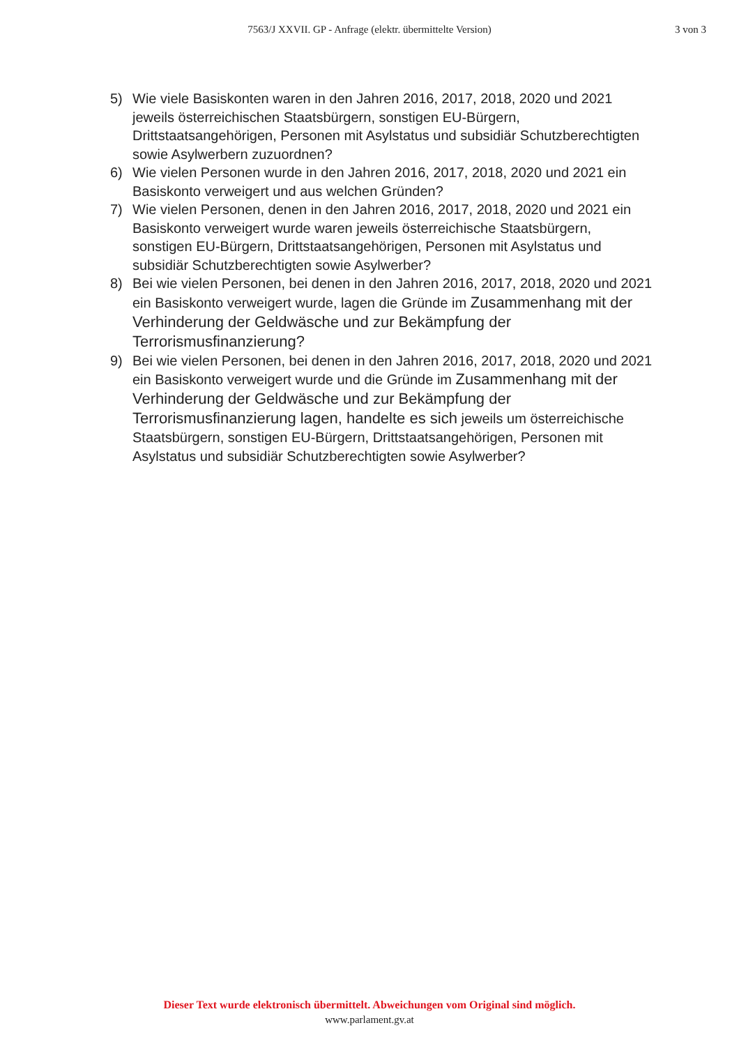7563/J XXVII. GP - Anfrage (elektr. übermittelte Version)
3 von 3
5) Wie viele Basiskonten waren in den Jahren 2016, 2017, 2018, 2020 und 2021 jeweils österreichischen Staatsbürgern, sonstigen EU-Bürgern, Drittstaatsangehörigen, Personen mit Asylstatus und subsidiär Schutzberechtigten sowie Asylwerbern zuzuordnen?
6) Wie vielen Personen wurde in den Jahren 2016, 2017, 2018, 2020 und 2021 ein Basiskonto verweigert und aus welchen Gründen?
7) Wie vielen Personen, denen in den Jahren 2016, 2017, 2018, 2020 und 2021 ein Basiskonto verweigert wurde waren jeweils österreichische Staatsbürgern, sonstigen EU-Bürgern, Drittstaatsangehörigen, Personen mit Asylstatus und subsidiär Schutzberechtigten sowie Asylwerber?
8) Bei wie vielen Personen, bei denen in den Jahren 2016, 2017, 2018, 2020 und 2021 ein Basiskonto verweigert wurde, lagen die Gründe im Zusammenhang mit der Verhinderung der Geldwäsche und zur Bekämpfung der Terrorismusfinanzierung?
9) Bei wie vielen Personen, bei denen in den Jahren 2016, 2017, 2018, 2020 und 2021 ein Basiskonto verweigert wurde und die Gründe im Zusammenhang mit der Verhinderung der Geldwäsche und zur Bekämpfung der Terrorismusfinanzierung lagen, handelte es sich jeweils um österreichische Staatsbürgern, sonstigen EU-Bürgern, Drittstaatsangehörigen, Personen mit Asylstatus und subsidiär Schutzberechtigten sowie Asylwerber?
Dieser Text wurde elektronisch übermittelt. Abweichungen vom Original sind möglich.
www.parlament.gv.at